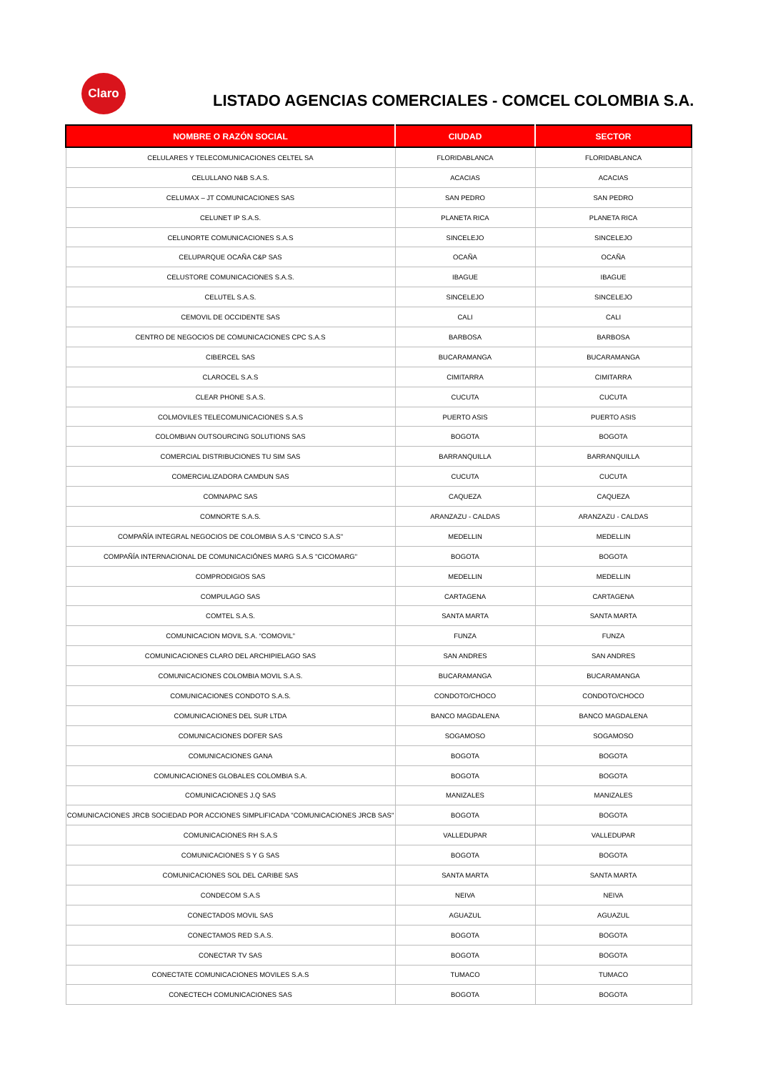Claro
LISTADO AGENCIAS COMERCIALES - COMCEL COLOMBIA S.A.
| NOMBRE O RAZÓN SOCIAL | CIUDAD | SECTOR |
| --- | --- | --- |
| CELULARES Y TELECOMUNICACIONES CELTEL SA | FLORIDABLANCA | FLORIDABLANCA |
| CELULLANO N&B S.A.S. | ACACIAS | ACACIAS |
| CELUMAX – JT COMUNICACIONES SAS | SAN PEDRO | SAN PEDRO |
| CELUNET IP S.A.S. | PLANETA RICA | PLANETA RICA |
| CELUNORTE COMUNICACIONES S.A.S | SINCELEJO | SINCELEJO |
| CELUPARQUE OCAÑA C&P SAS | OCAÑA | OCAÑA |
| CELUSTORE COMUNICACIONES S.A.S. | IBAGUE | IBAGUE |
| CELUTEL S.A.S. | SINCELEJO | SINCELEJO |
| CEMOVIL DE OCCIDENTE SAS | CALI | CALI |
| CENTRO DE NEGOCIOS DE COMUNICACIONES CPC S.A.S | BARBOSA | BARBOSA |
| CIBERCEL SAS | BUCARAMANGA | BUCARAMANGA |
| CLAROCEL S.A.S | CIMITARRA | CIMITARRA |
| CLEAR PHONE S.A.S. | CUCUTA | CUCUTA |
| COLMOVILES TELECOMUNICACIONES S.A.S | PUERTO ASIS | PUERTO ASIS |
| COLOMBIAN OUTSOURCING SOLUTIONS SAS | BOGOTA | BOGOTA |
| COMERCIAL DISTRIBUCIONES TU SIM SAS | BARRANQUILLA | BARRANQUILLA |
| COMERCIALIZADORA CAMDUN SAS | CUCUTA | CUCUTA |
| COMNAPAC SAS | CAQUEZA | CAQUEZA |
| COMNORTE S.A.S. | ARANZAZU - CALDAS | ARANZAZU - CALDAS |
| COMPAÑÍA INTEGRAL NEGOCIOS DE COLOMBIA S.A.S "CINCO S.A.S" | MEDELLIN | MEDELLIN |
| COMPAÑÍA INTERNACIONAL DE COMUNICACIÓNES MARG S.A.S "CICOMARG" | BOGOTA | BOGOTA |
| COMPRODIGIOS SAS | MEDELLIN | MEDELLIN |
| COMPULAGO SAS | CARTAGENA | CARTAGENA |
| COMTEL S.A.S. | SANTA MARTA | SANTA MARTA |
| COMUNICACION MOVIL S.A. “COMOVIL” | FUNZA | FUNZA |
| COMUNICACIONES CLARO DEL ARCHIPIELAGO SAS | SAN ANDRES | SAN ANDRES |
| COMUNICACIONES COLOMBIA MOVIL S.A.S. | BUCARAMANGA | BUCARAMANGA |
| COMUNICACIONES CONDOTO S.A.S. | CONDOTO/CHOCO | CONDOTO/CHOCO |
| COMUNICACIONES DEL SUR LTDA | BANCO MAGDALENA | BANCO MAGDALENA |
| COMUNICACIONES DOFER SAS | SOGAMOSO | SOGAMOSO |
| COMUNICACIONES GANA | BOGOTA | BOGOTA |
| COMUNICACIONES GLOBALES COLOMBIA S.A. | BOGOTA | BOGOTA |
| COMUNICACIONES J.Q SAS | MANIZALES | MANIZALES |
| COMUNICACIONES JRCB SOCIEDAD POR ACCIONES SIMPLIFICADA "COMUNICACIONES JRCB SAS" | BOGOTA | BOGOTA |
| COMUNICACIONES RH S.A.S | VALLEDUPAR | VALLEDUPAR |
| COMUNICACIONES S Y G SAS | BOGOTA | BOGOTA |
| COMUNICACIONES SOL DEL CARIBE SAS | SANTA MARTA | SANTA MARTA |
| CONDECOM S.A.S | NEIVA | NEIVA |
| CONECTADOS MOVIL SAS | AGUAZUL | AGUAZUL |
| CONECTAMOS RED S.A.S. | BOGOTA | BOGOTA |
| CONECTAR TV SAS | BOGOTA | BOGOTA |
| CONECTATE COMUNICACIONES MOVILES S.A.S | TUMACO | TUMACO |
| CONECTECH COMUNICACIONES SAS | BOGOTA | BOGOTA |